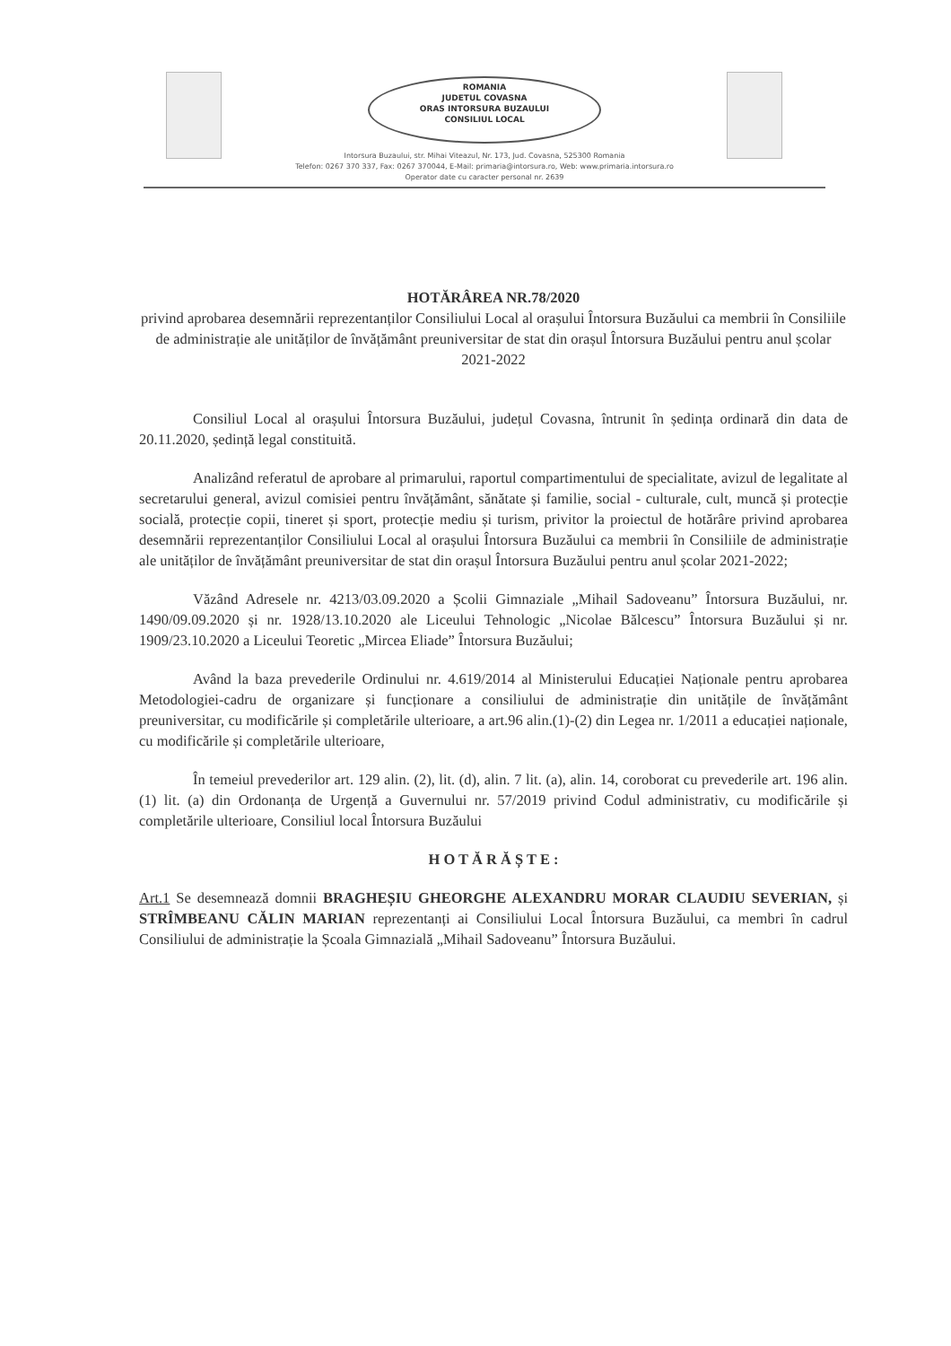ROMANIA
JUDETUL COVASNA
ORAS INTORSURA BUZAULUI
CONSILIUL LOCAL
Intorsura Buzaului, str. Mihai Viteazul, Nr. 173, Jud. Covasna, 525300 Romania
Telefon: 0267 370 337, Fax: 0267 370044, E-Mail: primaria@intorsura.ro, Web: www.primaria.intorsura.ro
Operator date cu caracter personal nr. 2639
HOTĂRÂREA NR.78/2020
privind aprobarea desemnării reprezentanților Consiliului Local al orașului Întorsura Buzăului ca membrii în Consiliile de administrație ale unităților de învățământ preuniversitar de stat din orașul Întorsura Buzăului pentru anul școlar 2021-2022
Consiliul Local al orașului Întorsura Buzăului, județul Covasna, întrunit în ședința ordinară din data de 20.11.2020, ședință legal constituită.
Analizând referatul de aprobare al primarului, raportul compartimentului de specialitate, avizul de legalitate al secretarului general, avizul comisiei pentru învățământ, sănătate și familie, social - culturale, cult, muncă și protecție socială, protecție copii, tineret și sport, protecție mediu și turism, privitor la proiectul de hotărâre privind aprobarea desemnării reprezentanților Consiliului Local al orașului Întorsura Buzăului ca membrii în Consiliile de administrație ale unităților de învățământ preuniversitar de stat din orașul Întorsura Buzăului pentru anul școlar 2021-2022;
Văzând Adresele nr. 4213/03.09.2020 a Școlii Gimnaziale „Mihail Sadoveanu” Întorsura Buzăului, nr. 1490/09.09.2020 și nr. 1928/13.10.2020 ale Liceului Tehnologic „Nicolae Bălcescu” Întorsura Buzăului și nr. 1909/23.10.2020 a Liceului Teoretic „Mircea Eliade” Întorsura Buzăului;
Având la baza prevederile Ordinului nr. 4.619/2014 al Ministerului Educației Naționale pentru aprobarea Metodologiei-cadru de organizare și funcționare a consiliului de administrație din unitățile de învățământ preuniversitar, cu modificările și completările ulterioare, a art.96 alin.(1)-(2) din Legea nr. 1/2011 a educației naționale, cu modificările și completările ulterioare,
În temeiul prevederilor art. 129 alin. (2), lit. (d), alin. 7 lit. (a), alin. 14, coroborat cu prevederile art. 196 alin. (1) lit. (a) din Ordonanța de Urgență a Guvernului nr. 57/2019 privind Codul administrativ, cu modificările și completările ulterioare, Consiliul local Întorsura Buzăului
H O T Ă R Ă Ș T E :
Art.1 Se desemnează domnii BRAGHEȘIU GHEORGHE ALEXANDRU MORAR CLAUDIU SEVERIAN, și STRÎMBEANU CĂLIN MARIAN reprezentanți ai Consiliului Local Întorsura Buzăului, ca membri în cadrul Consiliului de administrație la Școala Gimnazială „Mihail Sadoveanu” Întorsura Buzăului.